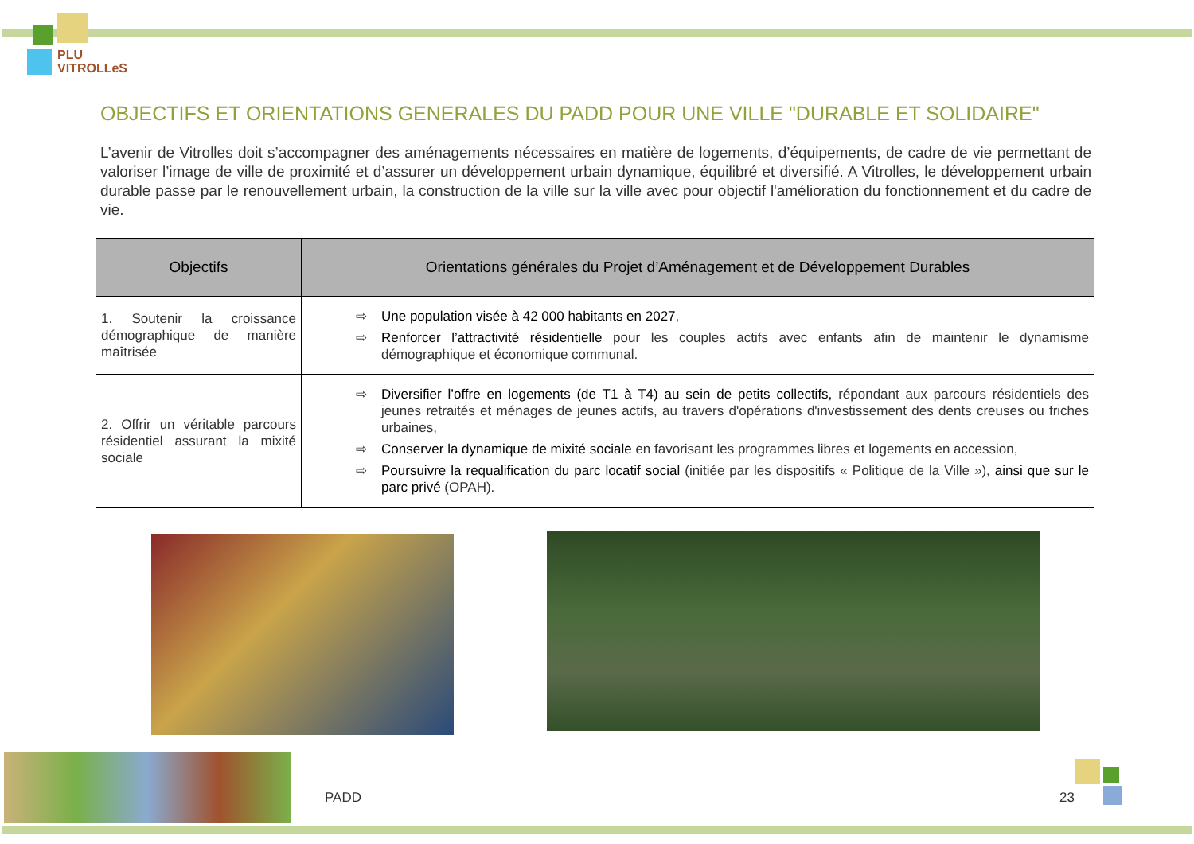PLU
VITROLLeS
OBJECTIFS ET ORIENTATIONS GENERALES DU PADD POUR UNE VILLE "DURABLE ET SOLIDAIRE"
L’avenir de Vitrolles doit s’accompagner des aménagements nécessaires en matière de logements, d’équipements, de cadre de vie permettant de valoriser l’image de ville de proximité et d’assurer un développement urbain dynamique, équilibré et diversifié. A Vitrolles, le développement urbain durable passe par le renouvellement urbain, la construction de la ville sur la ville avec pour objectif l'amélioration du fonctionnement et du cadre de vie.
| Objectifs | Orientations générales du Projet d’Aménagement et de Développement Durables |
| --- | --- |
| 1. Soutenir la croissance démographique de manière maîtrisée | ⇨ Une population visée à 42 000 habitants en 2027 , ⇨ Renforcer l’attractivité résidentielle pour les couples actifs avec enfants afin de maintenir le dynamisme démographique et économique communal. |
| 2. Offrir un véritable parcours résidentiel assurant la mixité sociale | ⇨ Diversifier l’offre en logements (de T1 à T4) au sein de petits collectifs, répondant aux parcours résidentiels des jeunes retraités et ménages de jeunes actifs, au travers d'opérations d'investissement des dents creuses ou friches urbaines, ⇨ Conserver la dynamique de mixité sociale en favorisant les programmes libres et logements en accession, ⇨ Poursuivre la requalification du parc locatif social (initiée par les dispositifs « Politique de la Ville »), ainsi que sur le parc privé (OPAH). |
PADD 23